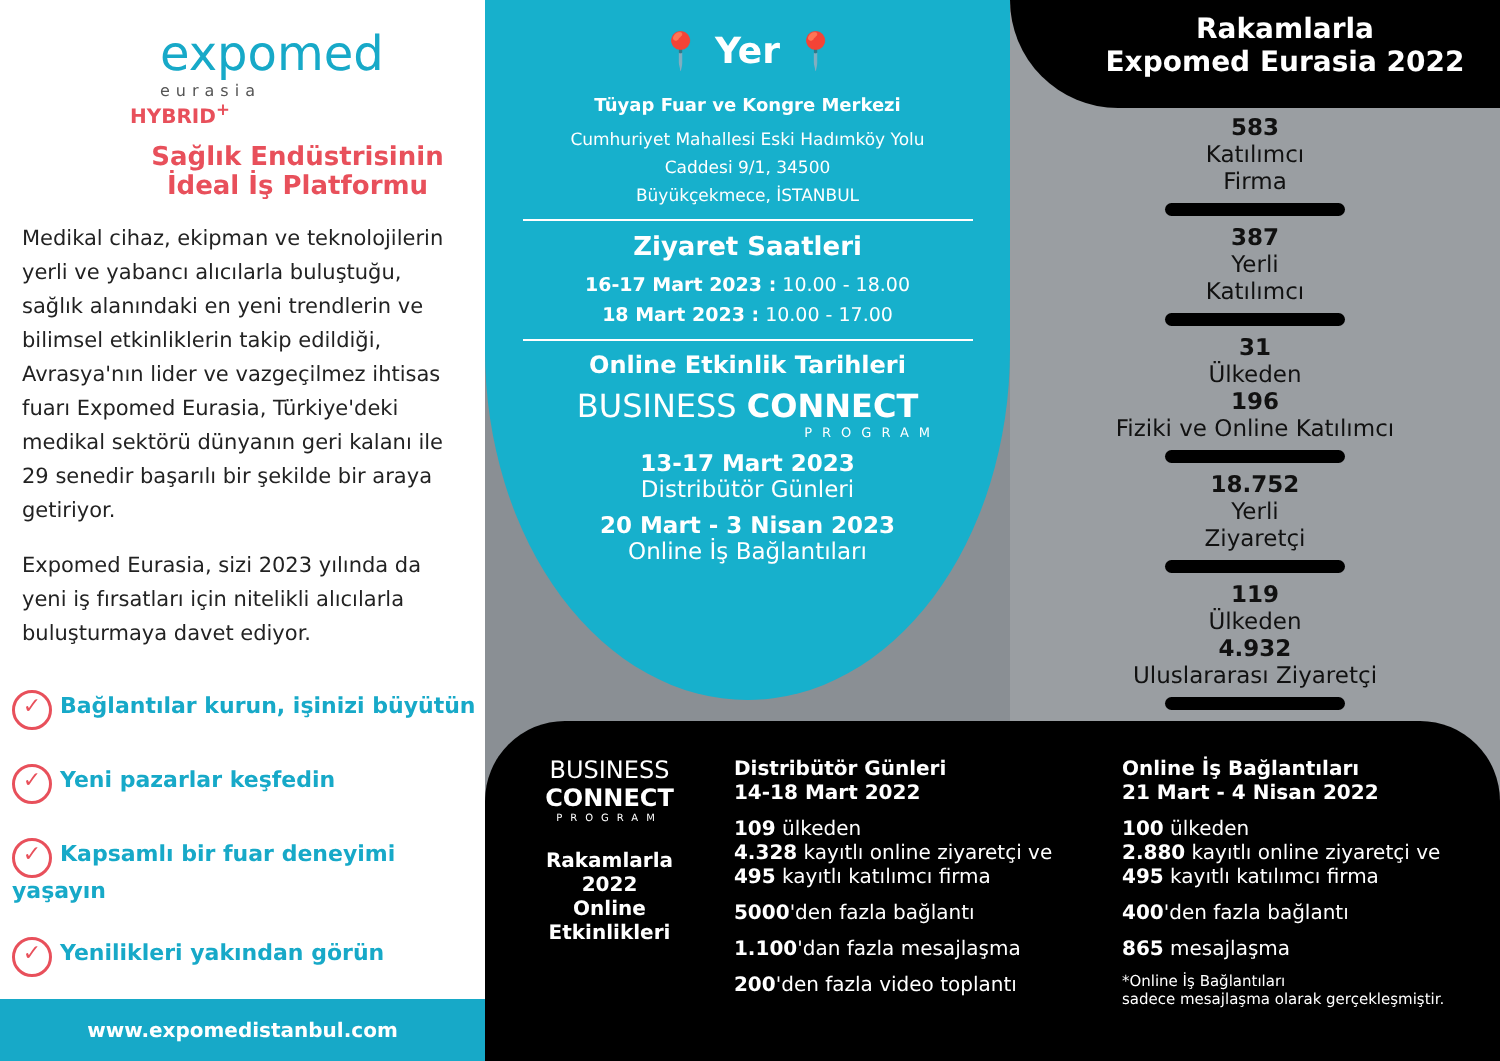expomed
eurasia
HYBRID<sup>+</sup>
Sağlık Endüstrisinin
İdeal İş Platformu
Medikal cihaz, ekipman ve teknolojilerin yerli ve yabancı alıcılarla buluştuğu, sağlık alanındaki en yeni trendlerin ve bilimsel etkinliklerin takip edildiği, Avrasya'nın lider ve vazgeçilmez ihtisas fuarı Expomed Eurasia, Türkiye'deki medikal sektörü dünyanın geri kalanı ile 29 senedir başarılı bir şekilde bir araya getiriyor.
Expomed Eurasia, sizi 2023 yılında da yeni iş fırsatları için nitelikli alıcılarla buluşturmaya davet ediyor.
✓ Bağlantılar kurun, işinizi büyütün
✓ Yeni pazarlar keşfedin
✓ Kapsamlı bir fuar deneyimi yaşayın
✓ Yenilikleri yakından görün
www.expomedistanbul.com
📍 Yer 📍
Tüyap Fuar ve Kongre Merkezi
Cumhuriyet Mahallesi Eski Hadımköy Yolu
Caddesi 9/1, 34500
Büyükçekmece, İSTANBUL
Ziyaret Saatleri
16-17 Mart 2023 : 10.00 - 18.00
18 Mart 2023 : 10.00 - 17.00
Online Etkinlik Tarihleri
BUSINESS CONNECT
PROGRAM
13-17 Mart 2023
Distribütör Günleri
20 Mart - 3 Nisan 2023
Online İş Bağlantıları
Rakamlarla
Expomed Eurasia 2022
583
Katılımcı
Firma
387
Yerli
Katılımcı
31
Ülkeden
196
Fiziki ve Online Katılımcı
18.752
Yerli
Ziyaretçi
119
Ülkeden
4.932
Uluslararası Ziyaretçi
BUSINESS
CONNECT
PROGRAM
Rakamlarla
2022
Online
Etkinlikleri
Distribütör Günleri
14-18 Mart 2022
109 ülkeden
4.328 kayıtlı online ziyaretçi ve
495 kayıtlı katılımcı firma
5000'den fazla bağlantı
1.100'dan fazla mesajlaşma
200'den fazla video toplantı
Online İş Bağlantıları
21 Mart - 4 Nisan 2022
100 ülkeden
2.880 kayıtlı online ziyaretçi ve
495 kayıtlı katılımcı firma
400'den fazla bağlantı
865 mesajlaşma
*Online İş Bağlantıları
sadece mesajlaşma olarak gerçekleşmiştir.